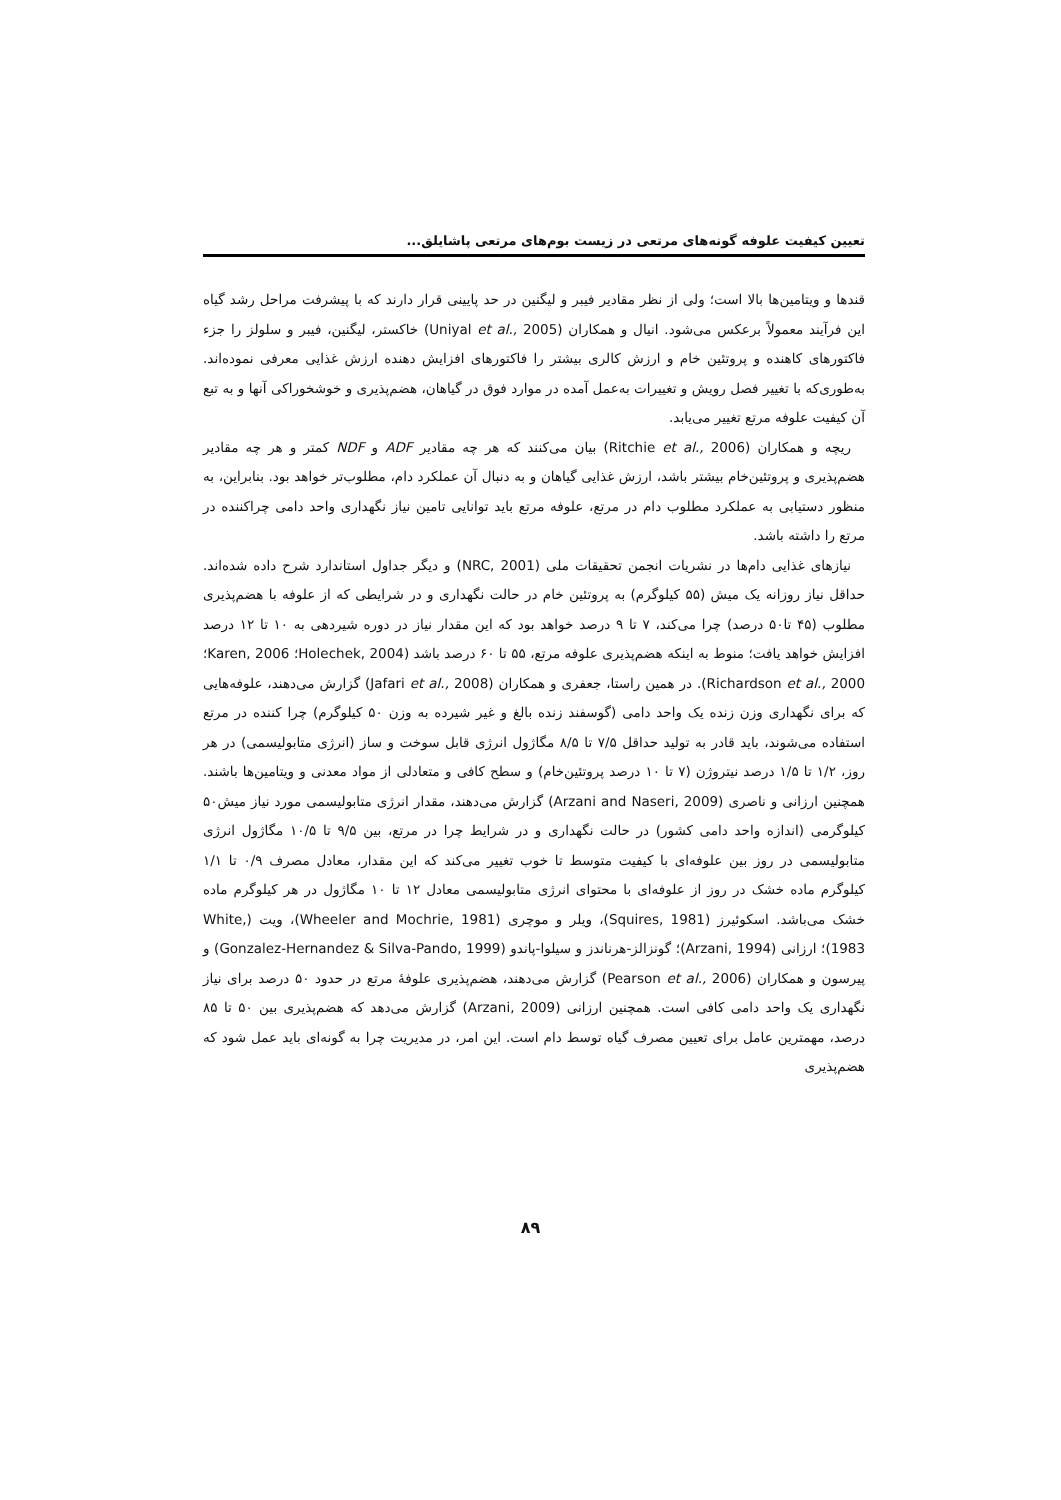تعیین کیفیت علوفه گونه‌های مرتعی در زیست بوم‌های مرتعی پاشایلق...
قندها و ویتامین‌ها بالا است؛ ولی از نظر مقادیر فیبر و لیگنین در حد پایینی قرار دارند که با پیشرفت مراحل رشد گیاه این فرآیند معمولاً برعکس می‌شود. انیال و همکاران (Uniyal et al., 2005) خاکستر، لیگنین، فیبر و سلولز را جزء فاکتورهای کاهنده و پروتئین خام و ارزش کالری بیشتر را فاکتورهای افزایش دهنده ارزش غذایی معرفی نموده‌اند. به‌طوری‌که با تغییر فصل رویش و تغییرات به‌عمل آمده در موارد فوق در گیاهان، هضم‌پذیری و خوشخوراکی آنها و به تبع آن کیفیت علوفه مرتع تغییر می‌یابد.
ریچه و همکاران (Ritchie et al., 2006) بیان می‌کنند که هر چه مقادیر ADF و NDF کمتر و هر چه مقادیر هضم‌پذیری و پروتئین‌خام بیشتر باشد، ارزش غذایی گیاهان و به دنبال آن عملکرد دام، مطلوب‌تر خواهد بود. بنابراین، به منظور دستیابی به عملکرد مطلوب دام در مرتع، علوفه مرتع باید توانایی تامین نیاز نگهداری واحد دامی چراکننده در مرتع را داشته باشد.
نیازهای غذایی دام‌ها در نشریات انجمن تحقیقات ملی (NRC, 2001) و دیگر جداول استاندارد شرح داده شده‌اند. حداقل نیاز روزانه یک میش (۵۵ کیلوگرم) به پروتئین خام در حالت نگهداری و در شرایطی که از علوفه با هضم‌پذیری مطلوب (۴۵ تا۵۰ درصد) چرا می‌کند، ۷ تا ۹ درصد خواهد بود که این مقدار نیاز در دوره شیردهی به ۱۰ تا ۱۲ درصد افزایش خواهد یافت؛ منوط به اینکه هضم‌پذیری علوفه مرتع، ۵۵ تا ۶۰ درصد باشد (Holechek, 2004؛ Karen, 2006؛ Richardson et al., 2000). در همین راستا، جعفری و همکاران (Jafari et al., 2008) گزارش می‌دهند، علوفه‌هایی که برای نگهداری وزن زنده یک واحد دامی (گوسفند زنده بالغ و غیر شیرده به وزن ۵۰ کیلوگرم) چرا کننده در مرتع استفاده می‌شوند، باید قادر به تولید حداقل ۷/۵ تا ۸/۵ مگاژول انرژی قابل سوخت و ساز (انرژی متابولیسمی) در هر روز، ۱/۲ تا ۱/۵ درصد نیتروژن (۷ تا ۱۰ درصد پروتئین‌خام) و سطح کافی و متعادلی از مواد معدنی و ویتامین‌ها باشند. همچنین ارزانی و ناصری (Arzani and Naseri, 2009) گزارش می‌دهند، مقدار انرژی متابولیسمی مورد نیاز میش۵۰ کیلوگرمی (اندازه واحد دامی کشور) در حالت نگهداری و در شرایط چرا در مرتع، بین ۹/۵ تا ۱۰/۵ مگاژول انرژی متابولیسمی در روز بین علوفه‌ای با کیفیت متوسط تا خوب تغییر می‌کند که این مقدار، معادل مصرف ۰/۹ تا ۱/۱ کیلوگرم ماده خشک در روز از علوفه‌ای با محتوای انرژی متابولیسمی معادل ۱۲ تا ۱۰ مگاژول در هر کیلوگرم ماده خشک می‌باشد. اسکوئیرز (Squires, 1981)، ویلر و موچری (Wheeler and Mochrie, 1981)، ویت (White, 1983)؛ ارزانی (Arzani, 1994)؛ گونزالز-هرناندز و سیلوا-پاندو (Gonzalez-Hernandez & Silva-Pando, 1999) و پیرسون و همکاران (Pearson et al., 2006) گزارش می‌دهند، هضم‌پذیری علوفهٔ مرتع در حدود ۵۰ درصد برای نیاز نگهداری یک واحد دامی کافی است. همچنین ارزانی (Arzani, 2009) گزارش می‌دهد که هضم‌پذیری بین ۵۰ تا ۸۵ درصد، مهمترین عامل برای تعیین مصرف گیاه توسط دام است. این امر، در مدیریت چرا به گونه‌ای باید عمل شود که هضم‌پذیری
۸۹